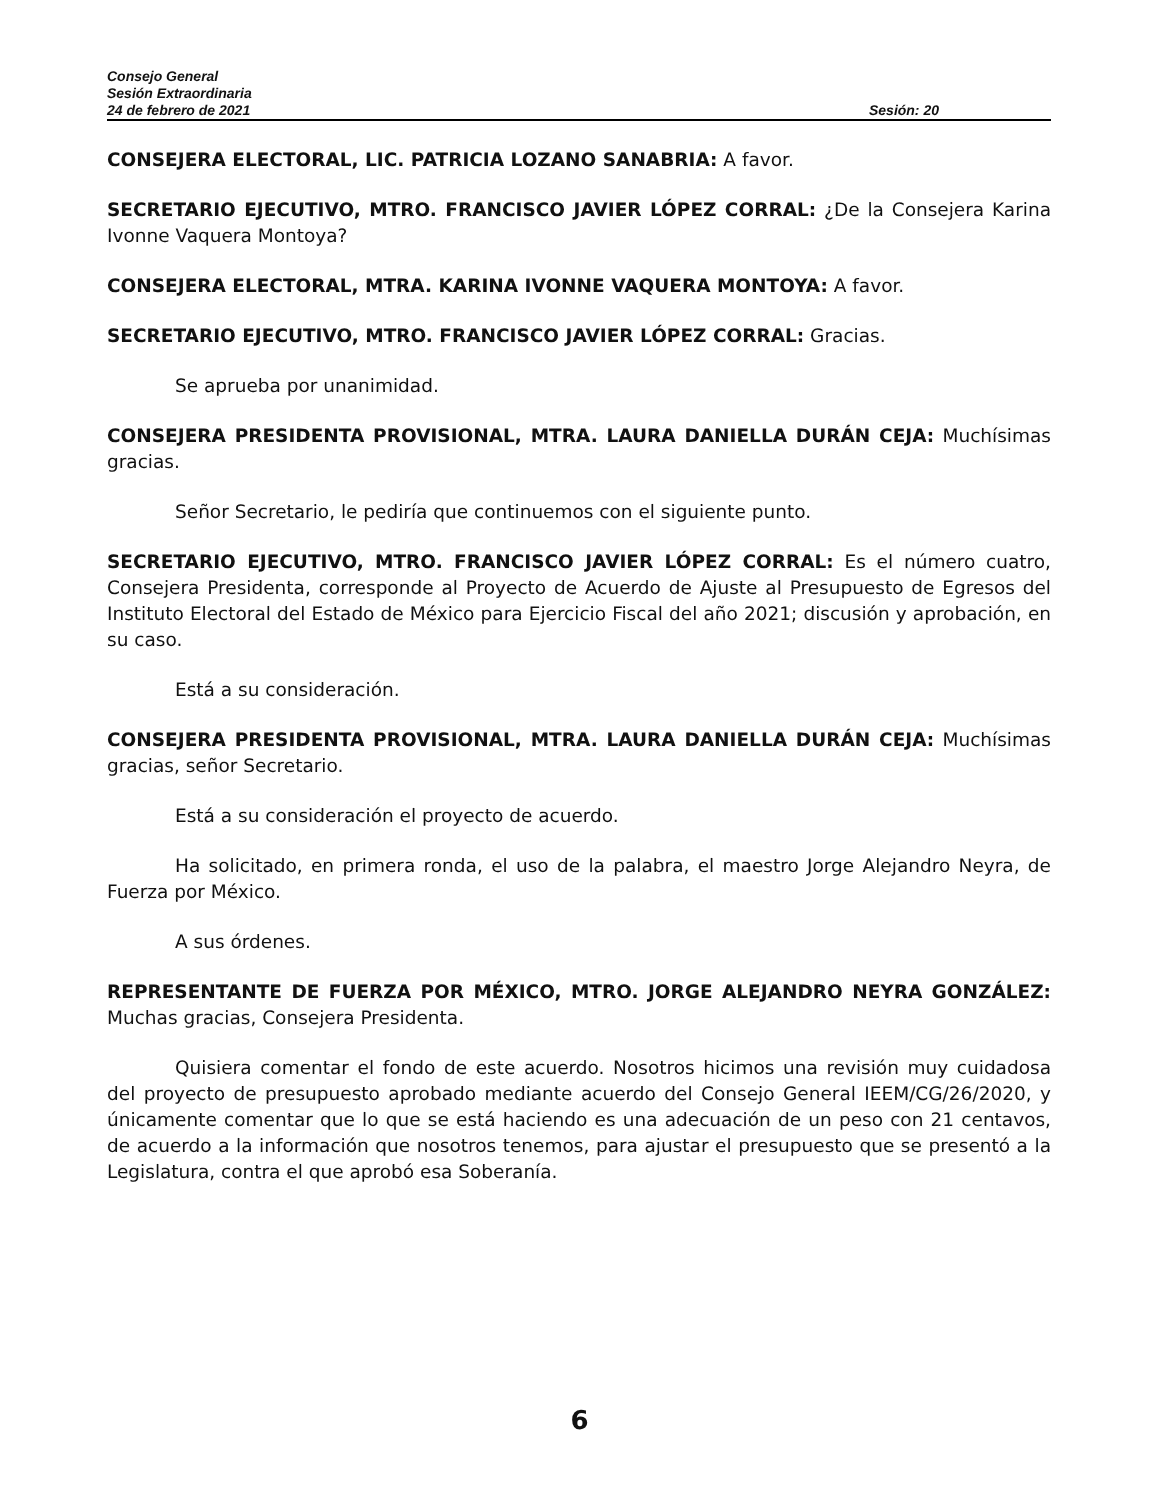Consejo General
Sesión Extraordinaria
24 de febrero de 2021 Sesión: 20
CONSEJERA ELECTORAL, LIC. PATRICIA LOZANO SANABRIA: A favor.
SECRETARIO EJECUTIVO, MTRO. FRANCISCO JAVIER LÓPEZ CORRAL: ¿De la Consejera Karina Ivonne Vaquera Montoya?
CONSEJERA ELECTORAL, MTRA. KARINA IVONNE VAQUERA MONTOYA: A favor.
SECRETARIO EJECUTIVO, MTRO. FRANCISCO JAVIER LÓPEZ CORRAL: Gracias.
Se aprueba por unanimidad.
CONSEJERA PRESIDENTA PROVISIONAL, MTRA. LAURA DANIELLA DURÁN CEJA: Muchísimas gracias.
Señor Secretario, le pediría que continuemos con el siguiente punto.
SECRETARIO EJECUTIVO, MTRO. FRANCISCO JAVIER LÓPEZ CORRAL: Es el número cuatro, Consejera Presidenta, corresponde al Proyecto de Acuerdo de Ajuste al Presupuesto de Egresos del Instituto Electoral del Estado de México para Ejercicio Fiscal del año 2021; discusión y aprobación, en su caso.
Está a su consideración.
CONSEJERA PRESIDENTA PROVISIONAL, MTRA. LAURA DANIELLA DURÁN CEJA: Muchísimas gracias, señor Secretario.
Está a su consideración el proyecto de acuerdo.
Ha solicitado, en primera ronda, el uso de la palabra, el maestro Jorge Alejandro Neyra, de Fuerza por México.
A sus órdenes.
REPRESENTANTE DE FUERZA POR MÉXICO, MTRO. JORGE ALEJANDRO NEYRA GONZÁLEZ: Muchas gracias, Consejera Presidenta.
Quisiera comentar el fondo de este acuerdo. Nosotros hicimos una revisión muy cuidadosa del proyecto de presupuesto aprobado mediante acuerdo del Consejo General IEEM/CG/26/2020, y únicamente comentar que lo que se está haciendo es una adecuación de un peso con 21 centavos, de acuerdo a la información que nosotros tenemos, para ajustar el presupuesto que se presentó a la Legislatura, contra el que aprobó esa Soberanía.
6